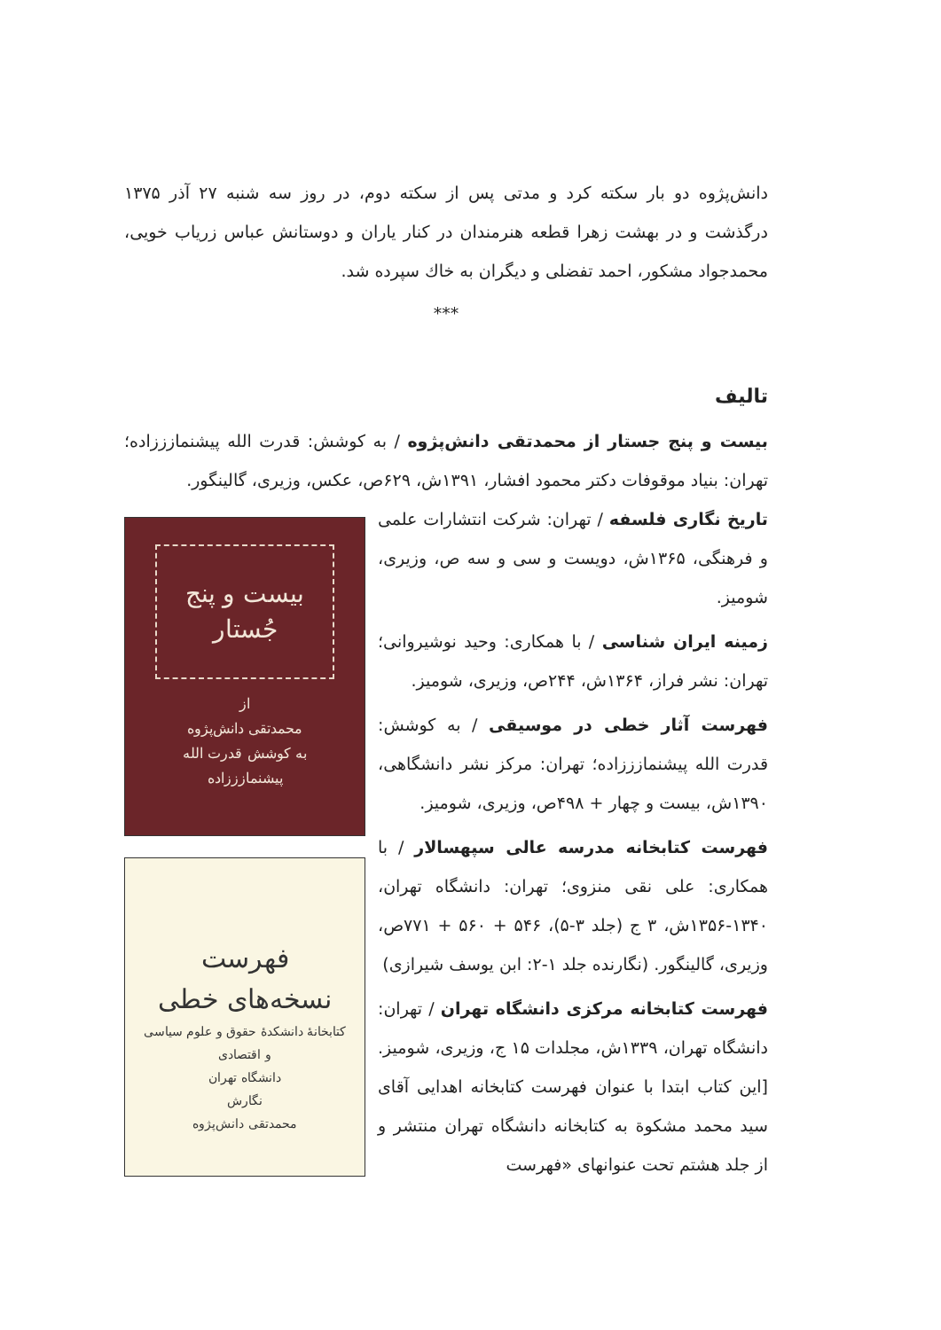دانش‌پژوه دو بار سکته کرد و مدتی پس از سکته دوم، در روز سه شنبه ۲۷ آذر ۱۳۷۵ درگذشت و در بهشت زهرا قطعه هنرمندان در کنار یاران و دوستانش عباس زریاب خویی، محمدجواد مشکور، احمد تفضلی و دیگران به خاك سپرده شد.
***
تالیف
بیست و پنج جستار از محمدتقی دانش‌پژوه / به کوشش: قدرت الله پیشنمازززاده؛ تهران: بنیاد موقوفات دکتر محمود افشار، ۱۳۹۱ش، ۶۲۹ص، عکس، وزیری، گالینگور.
تاریخ نگاری فلسفه / تهران: شرکت انتشارات علمی و فرهنگی، ۱۳۶۵ش، دویست و سی و سه ص، وزیری، شومیز.
زمینه ایران شناسی / با همکاری: وحید نوشیروانی؛ تهران: نشر فراز، ۱۳۶۴ش، ۲۴۴ص، وزیری، شومیز.
فهرست آثار خطی در موسیقی / به کوشش: قدرت الله پیشنمازززاده؛ تهران: مرکز نشر دانشگاهی، ۱۳۹۰ش، بیست و چهار + ۴۹۸ص، وزیری، شومیز.
فهرست کتابخانه مدرسه عالی سپهسالار / با همکاری: علی نقی منزوی؛ تهران: دانشگاه تهران، ۱۳۴۰-۱۳۵۶ش، ۳ ج (جلد ۳-۵)، ۵۴۶ + ۵۶۰ + ۷۷۱ص، وزیری، گالینگور. (نگارنده جلد ۱-۲: ابن یوسف شیرازی)
فهرست کتابخانه مرکزی دانشگاه تهران / تهران: دانشگاه تهران، ۱۳۳۹ش، مجلدات ۱۵ ج، وزیری، شومیز. [این کتاب ابتدا با عنوان فهرست کتابخانه اهدایی آقای سید محمد مشکوة به کتابخانه دانشگاه تهران منتشر و از جلد هشتم تحت عنوانهای «فهرست
بیست و پنج جُستار
از
محمدتقی دانش‌پژوه
به کوشش قدرت الله پیشنمازززاده
فهرست
نسخه‌های خطی
کتابخانهٔ دانشکدهٔ حقوق و علوم سیاسی و اقتصادی
دانشگاه تهران
نگارش
محمدتقی دانش‌پژوه